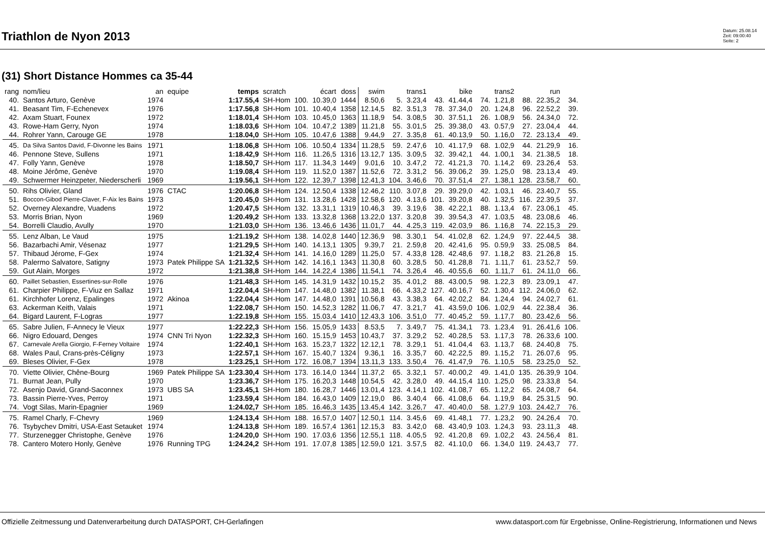Triathlon de Nyon 2013
Datum: 25.08.14
Zeit: 09:00:40
Seite: 2
(31) Short Distance Hommes ca 35-44
| rang | nom/lieu | an | equipe | temps | scratch | | écart | doss | swim | | trans1 | | bike | | trans2 | | run | |
| --- | --- | --- | --- | --- | --- | --- | --- | --- | --- | --- | --- | --- | --- | --- | --- | --- | --- | --- |
| 40. | Santos Arturo, Genève | 1974 | | 1:17.55,4 | SH-Hom | 100. | 10.39,0 | 1444 | 8.50,6 | 5. | 3.23,4 | 43. | 41.44,4 | 74. | 1.21,8 | 88. | 22.35,2 | 34. |
| 41. | Beasant Tim, F-Echenevex | 1976 | | 1:17.56,8 | SH-Hom | 101. | 10.40,4 | 1358 | 12.14,5 | 82. | 3.51,3 | 78. | 37.34,0 | 20. | 1.24,8 | 96. | 22.52,2 | 39. |
| 42. | Axam Stuart, Founex | 1972 | | 1:18.01,4 | SH-Hom | 103. | 10.45,0 | 1363 | 11.18,9 | 54. | 3.08,5 | 30. | 37.51,1 | 26. | 1.08,9 | 56. | 24.34,0 | 72. |
| 43. | Rowe-Ham Gerry, Nyon | 1974 | | 1:18.03,6 | SH-Hom | 104. | 10.47,2 | 1389 | 11.21,8 | 55. | 3.01,5 | 25. | 39.38,0 | 43. | 0.57,9 | 27. | 23.04,4 | 44. |
| 44. | Rohrer Yann, Carouge GE | 1978 | | 1:18.04,0 | SH-Hom | 105. | 10.47,6 | 1388 | 9.44,9 | 27. | 3.35,8 | 61. | 40.13,9 | 50. | 1.16,0 | 72. | 23.13,4 | 49. |
| 45. | Da Silva Santos David, F-Divonne les Bains | 1971 | | 1:18.06,8 | SH-Hom | 106. | 10.50,4 | 1334 | 11.28,5 | 59. | 2.47,6 | 10. | 41.17,9 | 68. | 1.02,9 | 44. | 21.29,9 | 16. |
| 46. | Pennone Steve, Sullens | 1971 | | 1:18.42,9 | SH-Hom | 116. | 11.26,5 | 1316 | 13.12,7 | 135. | 3.09,5 | 32. | 39.42,1 | 44. | 1.00,1 | 34. | 21.38,5 | 18. |
| 47. | Folly Yann, Genève | 1978 | | 1:18.50,7 | SH-Hom | 117. | 11.34,3 | 1449 | 9.01,6 | 10. | 3.47,2 | 72. | 41.21,3 | 70. | 1.14,2 | 69. | 23.26,4 | 53. |
| 48. | Moine Jérôme, Genève | 1970 | | 1:19.08,4 | SH-Hom | 119. | 11.52,0 | 1387 | 11.52,6 | 72. | 3.31,2 | 56. | 39.06,2 | 39. | 1.25,0 | 98. | 23.13,4 | 49. |
| 49. | Schwermer Heinzpeter, Niederscherli | 1969 | | 1:19.56,1 | SH-Hom | 122. | 12.39,7 | 1398 | 12.41,3 | 104. | 3.46,6 | 70. | 37.51,4 | 27. | 1.38,1 | 128. | 23.58,7 | 60. |
| 50. | Rihs Olivier, Gland | 1976 | CTAC | 1:20.06,8 | SH-Hom | 124. | 12.50,4 | 1338 | 12.46,2 | 110. | 3.07,8 | 29. | 39.29,0 | 42. | 1.03,1 | 46. | 23.40,7 | 55. |
| 51. | Boccon-Gibod Pierre-Claver, F-Aix les Bains | 1973 | | 1:20.45,0 | SH-Hom | 131. | 13.28,6 | 1428 | 12.58,6 | 120. | 4.13,6 | 101. | 39.20,8 | 40. | 1.32,5 | 116. | 22.39,5 | 37. |
| 52. | Overney Alexandre, Vuadens | 1972 | | 1:20.47,5 | SH-Hom | 132. | 13.31,1 | 1319 | 10.46,3 | 39. | 3.19,6 | 38. | 42.22,1 | 88. | 1.13,4 | 67. | 23.06,1 | 45. |
| 53. | Morris Brian, Nyon | 1969 | | 1:20.49,2 | SH-Hom | 133. | 13.32,8 | 1368 | 13.22,0 | 137. | 3.20,8 | 39. | 39.54,3 | 47. | 1.03,5 | 48. | 23.08,6 | 46. |
| 54. | Borrelli Claudio, Avully | 1970 | | 1:21.03,0 | SH-Hom | 136. | 13.46,6 | 1436 | 11.01,7 | 44. | 4.25,3 | 119. | 42.03,9 | 86. | 1.16,8 | 74. | 22.15,3 | 29. |
| 55. | Lenz Alban, Le Vaud | 1975 | | 1:21.19,2 | SH-Hom | 138. | 14.02,8 | 1440 | 12.36,9 | 98. | 3.30,1 | 54. | 41.02,8 | 62. | 1.24,9 | 97. | 22.44,5 | 38. |
| 56. | Bazarbachi Amir, Vésenaz | 1977 | | 1:21.29,5 | SH-Hom | 140. | 14.13,1 | 1305 | 9.39,7 | 21. | 2.59,8 | 20. | 42.41,6 | 95. | 0.59,9 | 33. | 25.08,5 | 84. |
| 57. | Thibaud Jérome, F-Gex | 1974 | | 1:21.32,4 | SH-Hom | 141. | 14.16,0 | 1289 | 11.25,0 | 57. | 4.33,8 | 128. | 42.48,6 | 97. | 1.18,2 | 83. | 21.26,8 | 15. |
| 58. | Palermo Salvatore, Satigny | 1973 | Patek Philippe SA | 1:21.32,5 | SH-Hom | 142. | 14.16,1 | 1343 | 11.30,8 | 60. | 3.28,5 | 50. | 41.28,8 | 71. | 1.11,7 | 61. | 23.52,7 | 59. |
| 59. | Gut Alain, Morges | 1972 | | 1:21.38,8 | SH-Hom | 144. | 14.22,4 | 1386 | 11.54,1 | 74. | 3.26,4 | 46. | 40.55,6 | 60. | 1.11,7 | 61. | 24.11,0 | 66. |
| 60. | Paillet Sebastien, Essertines-sur-Rolle | 1976 | | 1:21.48,3 | SH-Hom | 145. | 14.31,9 | 1432 | 10.15,2 | 35. | 4.01,2 | 88. | 43.00,5 | 98. | 1.22,3 | 89. | 23.09,1 | 47. |
| 61. | Charpier Philippe, F-Viuz en Sallaz | 1971 | | 1:22.04,4 | SH-Hom | 147. | 14.48,0 | 1382 | 11.38,1 | 66. | 4.33,2 | 127. | 40.16,7 | 52. | 1.30,4 | 112. | 24.06,0 | 62. |
| 61. | Kirchhofer Lorenz, Epalinges | 1972 | Akinoa | 1:22.04,4 | SH-Hom | 147. | 14.48,0 | 1391 | 10.56,8 | 43. | 3.38,3 | 64. | 42.02,2 | 84. | 1.24,4 | 94. | 24.02,7 | 61. |
| 63. | Ackerman Keith, Valais | 1971 | | 1:22.08,7 | SH-Hom | 150. | 14.52,3 | 1282 | 11.06,7 | 47. | 3.21,7 | 41. | 43.59,0 | 106. | 1.02,9 | 44. | 22.38,4 | 36. |
| 64. | Bigard Laurent, F-Logras | 1977 | | 1:22.19,8 | SH-Hom | 155. | 15.03,4 | 1410 | 12.43,3 | 106. | 3.51,0 | 77. | 40.45,2 | 59. | 1.17,7 | 80. | 23.42,6 | 56. |
| 65. | Sabre Julien, F-Annecy le Vieux | 1977 | | 1:22.22,3 | SH-Hom | 156. | 15.05,9 | 1433 | 8.53,5 | 7. | 3.49,7 | 75. | 41.34,1 | 73. | 1.23,4 | 91. | 26.41,6 | 106. |
| 66. | Nigro Edouard, Denges | 1974 | CNN Tri Nyon | 1:22.32,3 | SH-Hom | 160. | 15.15,9 | 1453 | 10.43,7 | 37. | 3.29,2 | 52. | 40.28,5 | 53. | 1.17,3 | 78. | 26.33,6 | 100. |
| 67. | Carnevale Arella Giorgio, F-Ferney Voltaire | 1974 | | 1:22.40,1 | SH-Hom | 163. | 15.23,7 | 1322 | 12.12,1 | 78. | 3.29,1 | 51. | 41.04,4 | 63. | 1.13,7 | 68. | 24.40,8 | 75. |
| 68. | Wales Paul, Crans-près-Céligny | 1973 | | 1:22.57,1 | SH-Hom | 167. | 15.40,7 | 1324 | 9.36,1 | 16. | 3.35,7 | 60. | 42.22,5 | 89. | 1.15,2 | 71. | 26.07,6 | 95. |
| 69. | Bleses Olivier, F-Gex | 1978 | | 1:23.25,1 | SH-Hom | 172. | 16.08,7 | 1394 | 13.11,3 | 133. | 3.50,4 | 76. | 41.47,9 | 76. | 1.10,5 | 58. | 23.25,0 | 52. |
| 70. | Viette Olivier, Chêne-Bourg | 1969 | Patek Philippe SA | 1:23.30,4 | SH-Hom | 173. | 16.14,0 | 1344 | 11.37,2 | 65. | 3.32,1 | 57. | 40.00,2 | 49. | 1.41,0 | 135. | 26.39,9 | 104. |
| 71. | Burnat Jean, Pully | 1970 | | 1:23.36,7 | SH-Hom | 175. | 16.20,3 | 1448 | 10.54,5 | 42. | 3.28,0 | 49. | 44.15,4 | 110. | 1.25,0 | 98. | 23.33,8 | 54. |
| 72. | Asenjo David, Grand-Saconnex | 1973 | UBS SA | 1:23.45,1 | SH-Hom | 180. | 16.28,7 | 1446 | 13.01,4 | 123. | 4.14,1 | 102. | 41.08,7 | 65. | 1.12,2 | 65. | 24.08,7 | 64. |
| 73. | Bassin Pierre-Yves, Perroy | 1971 | | 1:23.59,4 | SH-Hom | 184. | 16.43,0 | 1409 | 12.19,0 | 86. | 3.40,4 | 66. | 41.08,6 | 64. | 1.19,9 | 84. | 25.31,5 | 90. |
| 74. | Vogt Silas, Marin-Epagnier | 1969 | | 1:24.02,7 | SH-Hom | 185. | 16.46,3 | 1435 | 13.45,4 | 142. | 3.26,7 | 47. | 40.40,0 | 58. | 1.27,9 | 103. | 24.42,7 | 76. |
| 75. | Ramel Charly, F-Chevry | 1969 | | 1:24.13,4 | SH-Hom | 188. | 16.57,0 | 1407 | 12.50,1 | 114. | 3.45,6 | 69. | 41.48,1 | 77. | 1.23,2 | 90. | 24.26,4 | 70. |
| 76. | Tsybychev Dmitri, USA-East Setauket | 1974 | | 1:24.13,8 | SH-Hom | 189. | 16.57,4 | 1361 | 12.15,3 | 83. | 3.42,0 | 68. | 43.40,9 | 103. | 1.24,3 | 93. | 23.11,3 | 48. |
| 77. | Sturzenegger Christophe, Genève | 1976 | | 1:24.20,0 | SH-Hom | 190. | 17.03,6 | 1356 | 12.55,1 | 118. | 4.05,5 | 92. | 41.20,8 | 69. | 1.02,2 | 43. | 24.56,4 | 81. |
| 78. | Cantero Motero Honly, Genève | 1976 | Running TPG | 1:24.24,2 | SH-Hom | 191. | 17.07,8 | 1385 | 12.59,0 | 121. | 3.57,5 | 82. | 41.10,0 | 66. | 1.34,0 | 119. | 24.43,7 | 77. |
Offizielle Zeitmessung und Datenverarbeitung durch DATASPORT, CH-Gerlafingen www.datasport.com für Ergebnisse, Online-Registrierung, Informationen und News